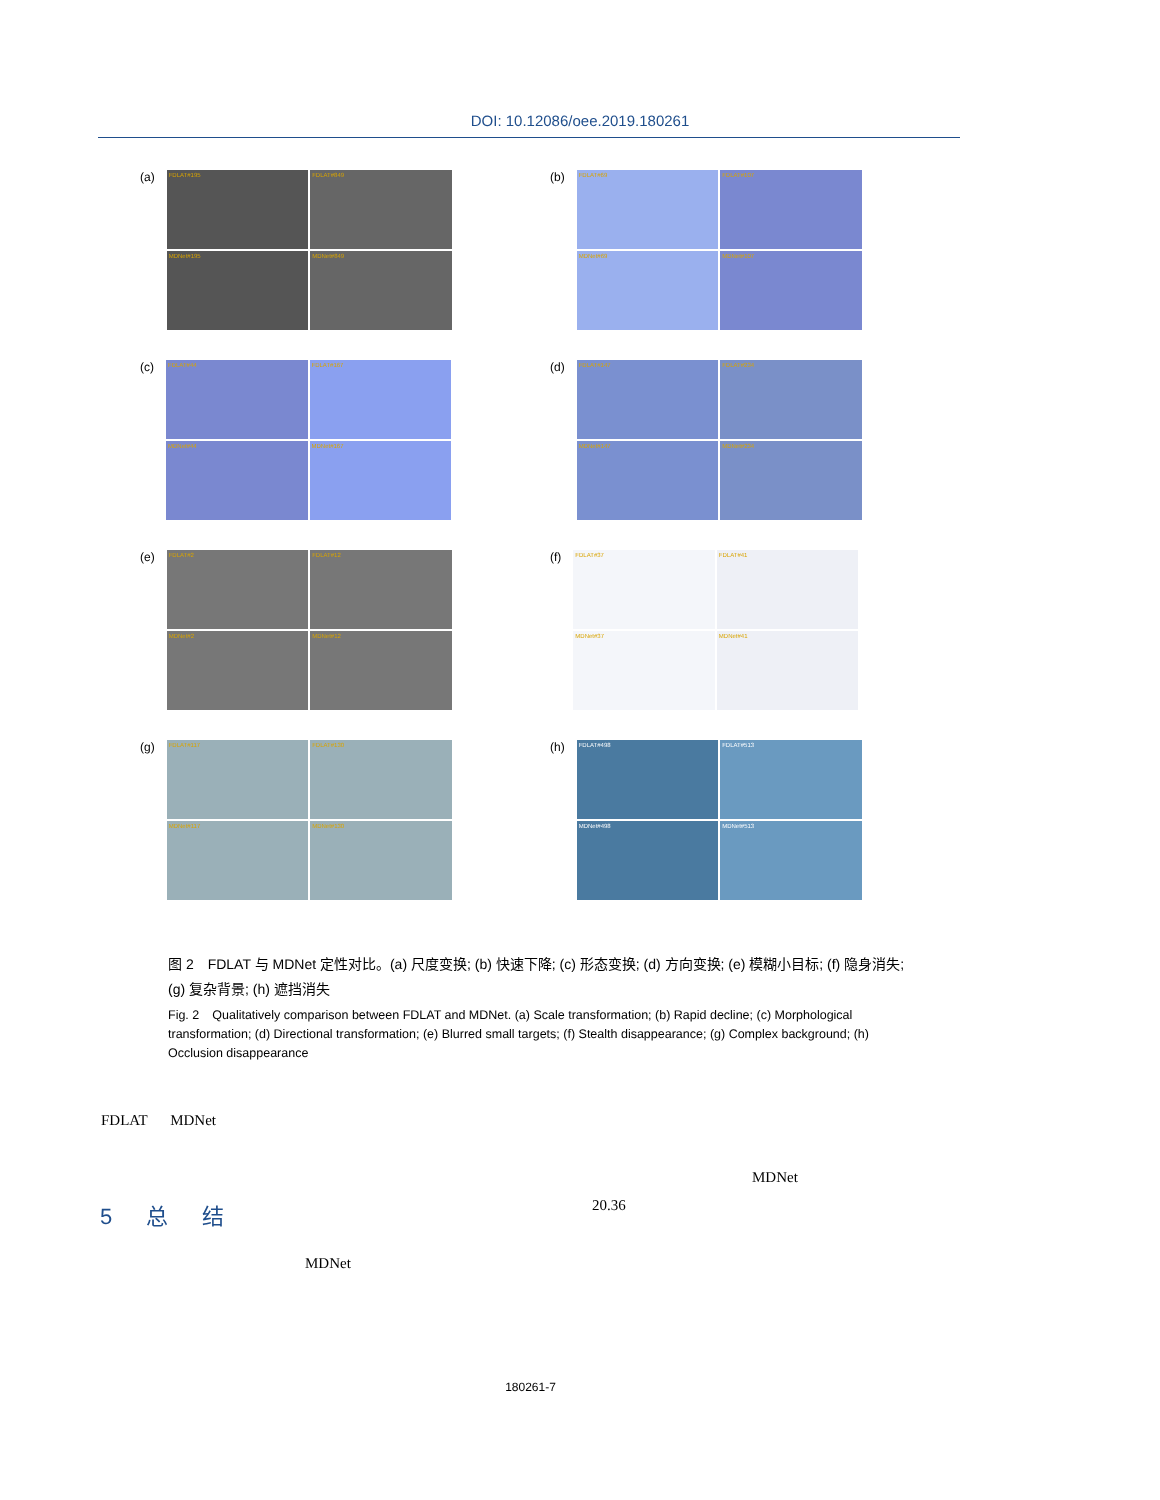DOI: 10.12086/oee.2019.180261
(a)
FDLAT#195
FDLAT#849
MDNet#195
MDNet#849
(b)
FDLAT#69
FDLAT#107
MDNet#69
MDNet#107
(c)
FDLAT#44
FDLAT#167
MDNet#44
MDNet#167
(d)
FDLAT#147
FDLAT#234
MDNet#147
MDNet#234
(e)
FDLAT#2
FDLAT#12
MDNet#2
MDNet#12
(f)
FDLAT#37
FDLAT#41
MDNet#37
MDNet#41
(g)
FDLAT#117
FDLAT#130
MDNet#117
MDNet#130
(h)
FDLAT#498
FDLAT#513
MDNet#498
MDNet#513
图 2　FDLAT 与 MDNet 定性对比。(a) 尺度变换; (b) 快速下降; (c) 形态变换; (d) 方向变换; (e) 模糊小目标; (f) 隐身消失; (g) 复杂背景; (h) 遮挡消失
Fig. 2　Qualitatively comparison between FDLAT and MDNet. (a) Scale transformation; (b) Rapid decline; (c) Morphological transformation; (d) Directional transformation; (e) Blurred small targets; (f) Stealth disappearance; (g) Complex background; (h) Occlusion disappearance
FDLAT MDNet
MDNet
20.36
5 总 结
MDNet
180261-7